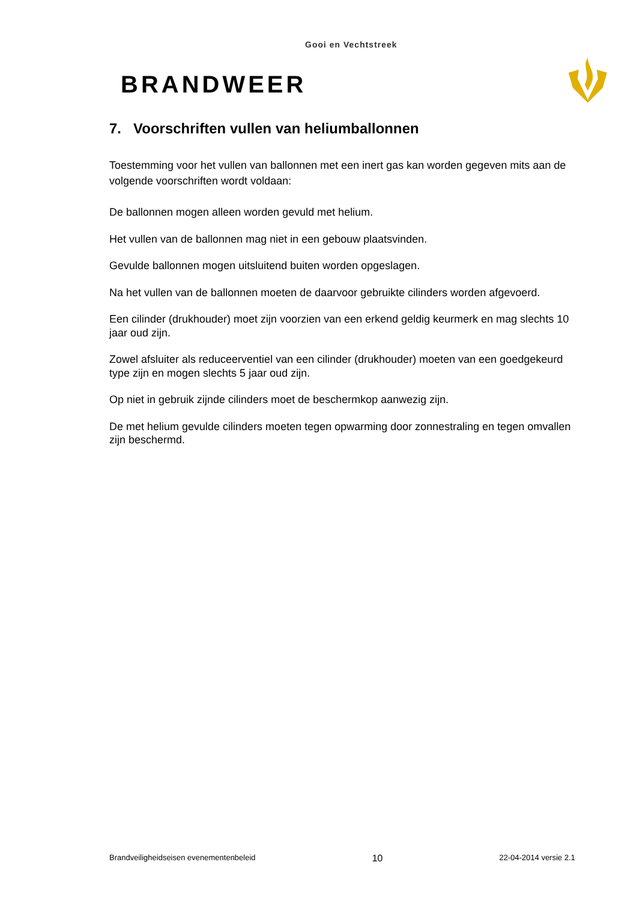Gooi en Vechtstreek
BRANDWEER
7. Voorschriften vullen van heliumballonnen
Toestemming voor het vullen van ballonnen met een inert gas kan worden gegeven mits aan de volgende voorschriften wordt voldaan:
De ballonnen mogen alleen worden gevuld met helium.
Het vullen van de ballonnen mag niet in een gebouw plaatsvinden.
Gevulde ballonnen mogen uitsluitend buiten worden opgeslagen.
Na het vullen van de ballonnen moeten de daarvoor gebruikte cilinders worden afgevoerd.
Een cilinder (drukhouder) moet zijn voorzien van een erkend geldig keurmerk en mag slechts 10 jaar oud zijn.
Zowel afsluiter als reduceerventiel van een cilinder (drukhouder) moeten van een goedgekeurd type zijn en mogen slechts 5 jaar oud zijn.
Op niet in gebruik zijnde cilinders moet de beschermkop aanwezig zijn.
De met helium gevulde cilinders moeten tegen opwarming door zonnestraling en tegen omvallen zijn beschermd.
Brandveiligheidseisen evenementenbeleid 10 22-04-2014 versie 2.1